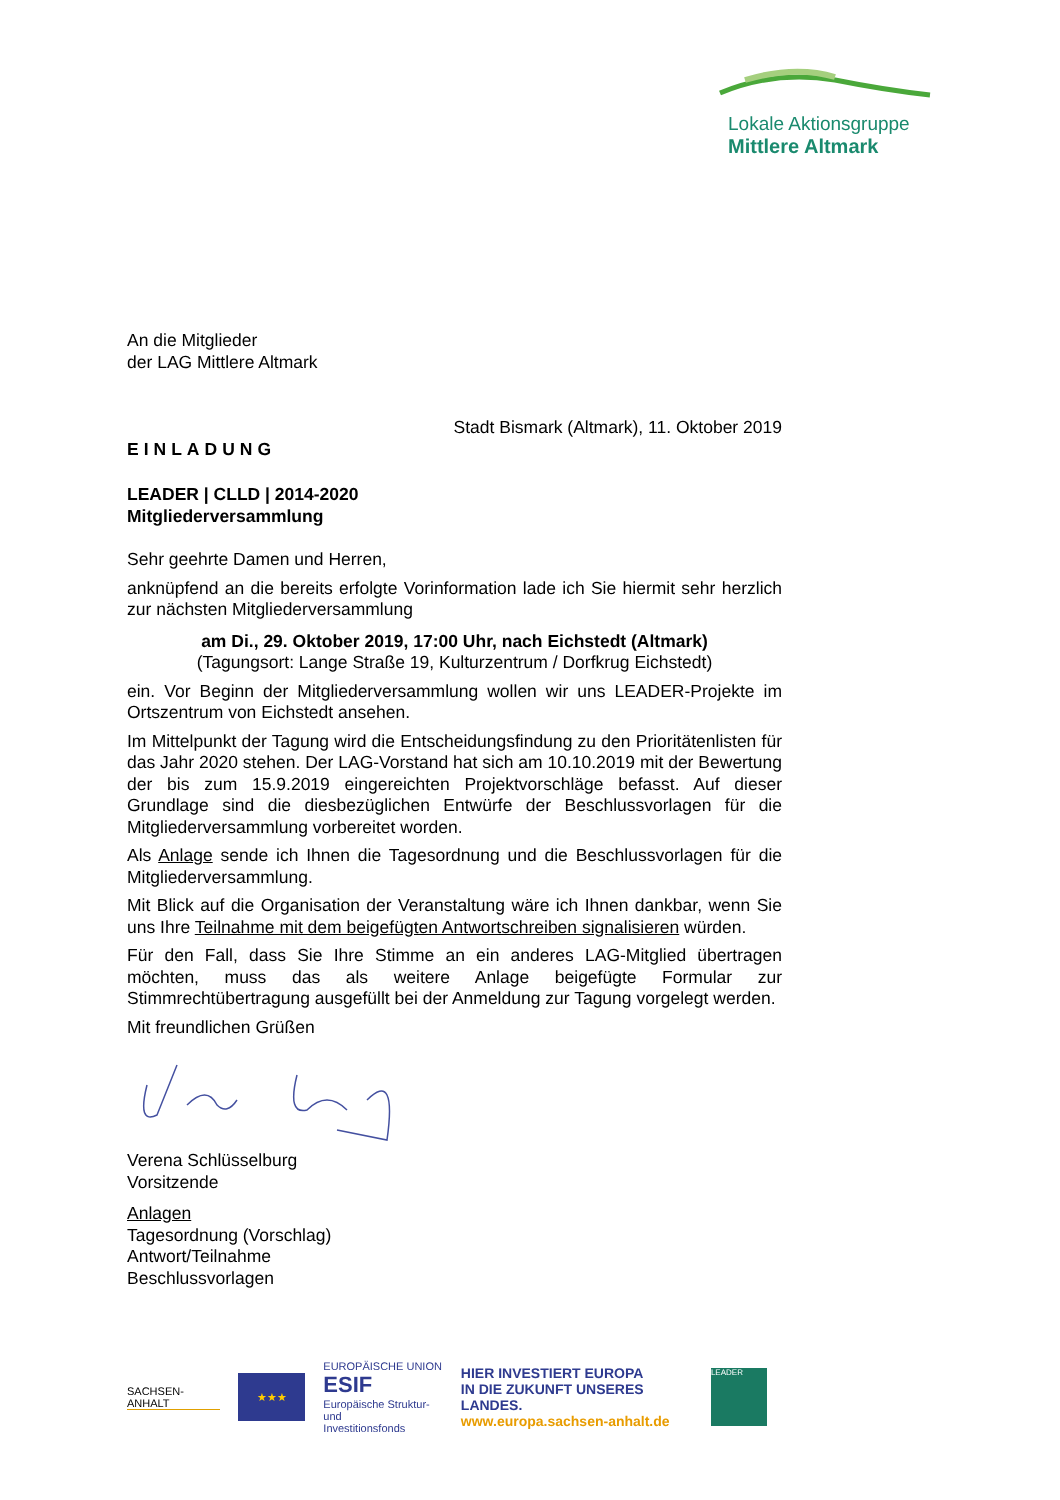Lokale Aktionsgruppe
Mittlere Altmark
An die Mitglieder
der LAG Mittlere Altmark
Stadt Bismark (Altmark), 11. Oktober 2019
EINLADUNG
LEADER | CLLD | 2014-2020
Mitgliederversammlung
Sehr geehrte Damen und Herren,
anknüpfend an die bereits erfolgte Vorinformation lade ich Sie hiermit sehr herzlich zur nächsten Mitgliederversammlung
am Di., 29. Oktober 2019, 17:00 Uhr, nach Eichstedt (Altmark)
(Tagungsort: Lange Straße 19, Kulturzentrum / Dorfkrug Eichstedt)
ein. Vor Beginn der Mitgliederversammlung wollen wir uns LEADER-Projekte im Ortszentrum von Eichstedt ansehen.
Im Mittelpunkt der Tagung wird die Entscheidungsfindung zu den Prioritätenlisten für das Jahr 2020 stehen. Der LAG-Vorstand hat sich am 10.10.2019 mit der Bewertung der bis zum 15.9.2019 eingereichten Projektvorschläge befasst. Auf dieser Grundlage sind die diesbezüglichen Entwürfe der Beschlussvorlagen für die Mitgliederversammlung vorbereitet worden.
Als Anlage sende ich Ihnen die Tagesordnung und die Beschlussvorlagen für die Mitgliederversammlung.
Mit Blick auf die Organisation der Veranstaltung wäre ich Ihnen dankbar, wenn Sie uns Ihre Teilnahme mit dem beigefügten Antwortschreiben signalisieren würden.
Für den Fall, dass Sie Ihre Stimme an ein anderes LAG-Mitglied übertragen möchten, muss das als weitere Anlage beigefügte Formular zur Stimmrechtübertragung ausgefüllt bei der Anmeldung zur Tagung vorgelegt werden.
Mit freundlichen Grüßen
Verena Schlüsselburg
Vorsitzende
Anlagen
Tagesordnung (Vorschlag)
Antwort/Teilnahme
Beschlussvorlagen
SACHSEN-ANHALT
★★★
EUROPÄISCHE UNION
ESIF
Europäische Struktur- und
Investitionsfonds
HIER INVESTIERT EUROPA
IN DIE ZUKUNFT UNSERES LANDES.
www.europa.sachsen-anhalt.de
LEADER